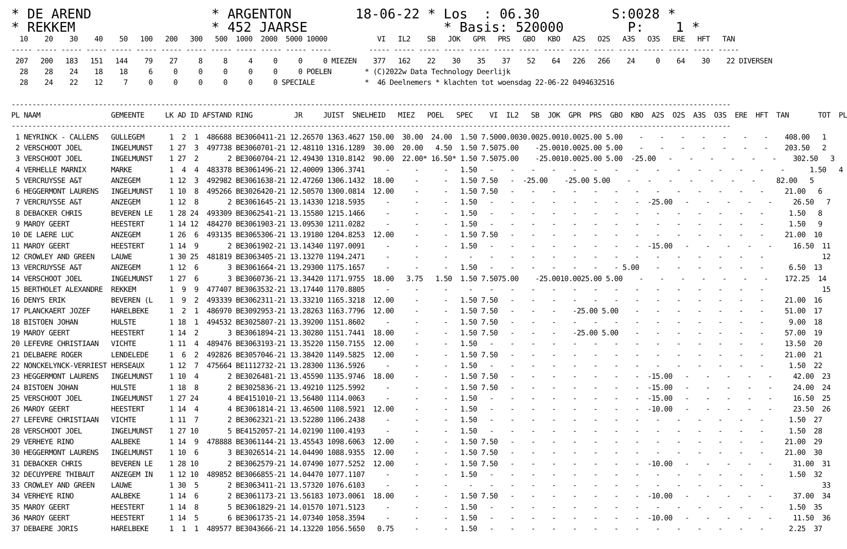* DE AREND               * ARGENTON        18-06-22 * Los  : 06.30         S:0028 *
* REKKEM                 * 452 JAARSE                 * Basis: 520000        P:    1 *
  10    20    30    40    50   100   200   300   500  1000  2000  5000 10000            VI   IL2    SB   JOK   GPR   PRS   GBO   KBO   A2S   O2S   A3S   O3S   ERE   HFT   TAN
----- ----- ----- ----- ----- ----- ----- ----- ----- ----- ----- ----- -----         ----- ----- ----- ----- ----- ----- ----- ----- ----- ----- ----- ----- ----- ----- -----
 207   200   183   151   144    79    27     8     8     4     0     0     0 MIEZEN    377   162    22    30    35    37    52    64   226   266    24     0    64    30    22 DIVERSEN
  28    28    24    18    18     6     0     0     0     0     0     0 POELEN        * (C)2022w Data Technology Deerlijk
  28    24    22    12     7     0     0     0     0     0     0 SPECIALE            *  46 Deelnemers * klachten tot woensdag 22-06-22 0494632516

-----------------------------------------------------------------------------------------------------------------------------------------------------------------------------
PL NAAM                 GEMEENTE     LK AD ID AFSTAND RING          JR     JUIST  SNELHEID   MIEZ   POEL   SPEC    VI  IL2   SB  JOK  GPR  PRS  GBO  KBO  A2S  O2S  A3S  O3S  ERE  HFT  TAN       TOT  PL
-----------------------------------------------------------------------------------------------------------------------------------------------------------------------------
 1 NEYRINCK - CALLENS   GULLEGEM      1  2  1  486688 BE3060411-21 12.26570 1363.4627 150.00  30.00  24.00  1.50 7.5000.0030.0025.0010.0025.00 5.00    -    -    -    -    -    -    -    408.00   1
 2 VERSCHOOT JOEL       INGELMUNST    1 27  3  497738 BE3060701-21 12.48110 1316.1289  30.00  20.00   4.50  1.50 7.5075.00    -25.0010.0025.00 5.00    -    -    -    -    -    -    -    203.50   2
 3 VERSCHOOT JOEL       INGELMUNST    1 27  2       2 BE3060704-21 12.49430 1310.8142  90.00  22.00* 16.50* 1.50 7.5075.00    -25.0010.0025.00 5.00  -25.00   -    -    -    -    -    -    302.50   3
 4 VERHELLE MARNIX      MARKE         1  4  4  483378 BE3061496-21 12.40009 1306.3741     -      -      -   1.50   -    -    -    -    -    -    -    -    -    -    -    -    -    -    -      1.50   4
 5 VERCRUYSSE A&T       ANZEGEM       1 12  3  492982 BE3061638-21 12.47260 1306.1432  18.00     -      -   1.50 7.50   -  -25.00    -25.00 5.00    -    -    -    -    -    -    -     82.00   5
 6 HEGGERMONT LAURENS   INGELMUNST    1 10  8  495266 BE3026420-21 12.50570 1300.0814  12.00     -      -   1.50 7.50   -    -    -    -    -    -    -    -    -    -    -    -    -     21.00   6
 7 VERCRUYSSE A&T       ANZEGEM       1 12  8       2 BE3061645-21 13.14330 1218.5935     -      -      -   1.50   -    -    -    -    -    -    -    -  -25.00   -    -    -    -    -     26.50   7
 8 DEBACKER CHRIS       BEVEREN LE    1 28 24  493309 BE3062541-21 13.15580 1215.1466     -      -      -   1.50   -    -    -    -    -    -    -    -    -    -    -    -    -    -      1.50   8
 9 MAROY GEERT          HEESTERT      1 14 12  484270 BE3061903-21 13.09530 1211.0282     -      -      -   1.50   -    -    -    -    -    -    -    -    -    -    -    -    -    -      1.50   9
10 DE LAERE LUC         ANZEGEM       1 26  6  493135 BE3065306-21 13.19180 1204.8253  12.00     -      -   1.50 7.50   -    -    -    -    -    -    -    -    -    -    -    -    -     21.00  10
11 MAROY GEERT          HEESTERT      1 14  9       2 BE3061902-21 13.14340 1197.0091     -      -      -   1.50   -    -    -    -    -    -    -    -  -15.00   -    -    -    -    -     16.50  11
12 CROWLEY AND GREEN    LAUWE         1 30 25  481819 BE3063405-21 13.13270 1194.2471     -      -      -     -    -    -    -    -    -    -    -    -    -    -    -    -    -    -              12
13 VERCRUYSSE A&T       ANZEGEM       1 12  6       3 BE3061664-21 13.29300 1175.1657     -      -      -   1.50   -    -    -    -    -    -    - 5.00    -    -    -    -    -    -      6.50  13
14 VERSCHOOT JOEL       INGELMUNST    1 27  6       3 BE3060736-21 13.34420 1171.9755  18.00   3.75   1.50  1.50 7.5075.00    -25.0010.0025.00 5.00    -    -    -    -    -    -    -    172.25  14
15 BERTHOLET ALEXANDRE  REKKEM        1  9  9  477407 BE3063532-21 13.17440 1170.8805     -      -      -     -    -    -    -    -    -    -    -    -    -    -    -    -    -    -              15
16 DENYS ERIK           BEVEREN (L    1  9  2  493339 BE3062311-21 13.33210 1165.3218  12.00     -      -   1.50 7.50   -    -    -    -    -    -    -    -    -    -    -    -    -     21.00  16
17 PLANCKAERT JOZEF     HARELBEKE     1  2  1  486970 BE3092953-21 13.28263 1163.7796  12.00     -      -   1.50 7.50   -    -    -    -25.00 5.00    -    -    -    -    -    -    -     51.00  17
18 BISTOEN JOHAN        HULSTE        1 18  1  494532 BE3025807-21 13.39200 1151.8602     -      -      -   1.50 7.50   -    -    -    -    -    -    -    -    -    -    -    -    -      9.00  18
19 MAROY GEERT          HEESTERT      1 14  2       3 BE3061894-21 13.30280 1151.7441  18.00     -      -   1.50 7.50   -    -    -    -25.00 5.00    -    -    -    -    -    -    -     57.00  19
20 LEFEVRE CHRISTIAAN   VICHTE        1 11  4  489476 BE3063193-21 13.35220 1150.7155  12.00     -      -   1.50   -    -    -    -    -    -    -    -    -    -    -    -    -    -     13.50  20
21 DELBAERE ROGER       LENDELEDE     1  6  2  492826 BE3057046-21 13.38420 1149.5825  12.00     -      -   1.50 7.50   -    -    -    -    -    -    -    -    -    -    -    -    -     21.00  21
22 NONCKELYNCK-VERRIEST HERSEAUX      1 12  7  475664 BE1112732-21 13.28300 1136.5926     -      -      -   1.50   -    -    -    -    -    -    -    -    -    -    -    -    -    -      1.50  22
23 HEGGERMONT LAURENS   INGELMUNST    1 10  4       2 BE3026481-21 13.45590 1135.9746  18.00     -      -   1.50 7.50   -    -    -    -    -    -    -  -15.00   -    -    -    -    -     42.00  23
24 BISTOEN JOHAN        HULSTE        1 18  8       2 BE3025836-21 13.49210 1125.5992     -      -      -   1.50 7.50   -    -    -    -    -    -    -  -15.00   -    -    -    -    -     24.00  24
25 VERSCHOOT JOEL       INGELMUNST    1 27 24       4 BE4151010-21 13.56480 1114.0063     -      -      -   1.50   -    -    -    -    -    -    -    -  -15.00   -    -    -    -    -     16.50  25
26 MAROY GEERT          HEESTERT      1 14  4       4 BE3061814-21 13.46500 1108.5921  12.00     -      -   1.50   -    -    -    -    -    -    -    -  -10.00   -    -    -    -    -     23.50  26
27 LEFEVRE CHRISTIAAN   VICHTE        1 11  7       2 BE3062321-21 13.52280 1106.2438     -      -      -   1.50   -    -    -    -    -    -    -    -    -    -    -    -    -    -      1.50  27
28 VERSCHOOT JOEL       INGELMUNST    1 27 10       5 BE4152057-21 14.02190 1100.4193     -      -      -   1.50   -    -    -    -    -    -    -    -    -    -    -    -    -    -      1.50  28
29 VERHEYE RINO         AALBEKE       1 14  9  478888 BE3061144-21 13.45543 1098.6063  12.00     -      -   1.50 7.50   -    -    -    -    -    -    -    -    -    -    -    -    -     21.00  29
30 HEGGERMONT LAURENS   INGELMUNST    1 10  6       3 BE3026514-21 14.04490 1088.9355  12.00     -      -   1.50 7.50   -    -    -    -    -    -    -    -    -    -    -    -    -     21.00  30
31 DEBACKER CHRIS       BEVEREN LE    1 28 10       2 BE3062579-21 14.07490 1077.5252  12.00     -      -   1.50 7.50   -    -    -    -    -    -    -  -10.00   -    -    -    -    -     31.00  31
32 DECUYPERE THIBAUT    ANZEGEM IN    1 12 10  489852 BE3066855-21 14.04470 1077.1107     -      -      -   1.50   -    -    -    -    -    -    -    -    -    -    -    -    -    -      1.50  32
33 CROWLEY AND GREEN    LAUWE         1 30  5       2 BE3063411-21 13.57320 1076.6103     -      -      -     -    -    -    -    -    -    -    -    -    -    -    -    -    -    -              33
34 VERHEYE RINO         AALBEKE       1 14  6       2 BE3061173-21 13.56183 1073.0061  18.00     -      -   1.50 7.50   -    -    -    -    -    -    -  -10.00   -    -    -    -    -     37.00  34
35 MAROY GEERT          HEESTERT      1 14  8       5 BE3061829-21 14.01570 1071.5123     -      -      -   1.50   -    -    -    -    -    -    -    -    -    -    -    -    -    -      1.50  35
36 MAROY GEERT          HEESTERT      1 14  5       6 BE3061735-21 14.07340 1058.3594     -      -      -   1.50   -    -    -    -    -    -    -    -  -10.00   -    -    -    -    -     11.50  36
37 DEBAERE JORIS        HARELBEKE     1  1  1  489577 BE3043666-21 14.13220 1056.5650   0.75     -      -   1.50   -    -    -    -    -    -    -    -    -    -    -    -    -    -      2.25  37